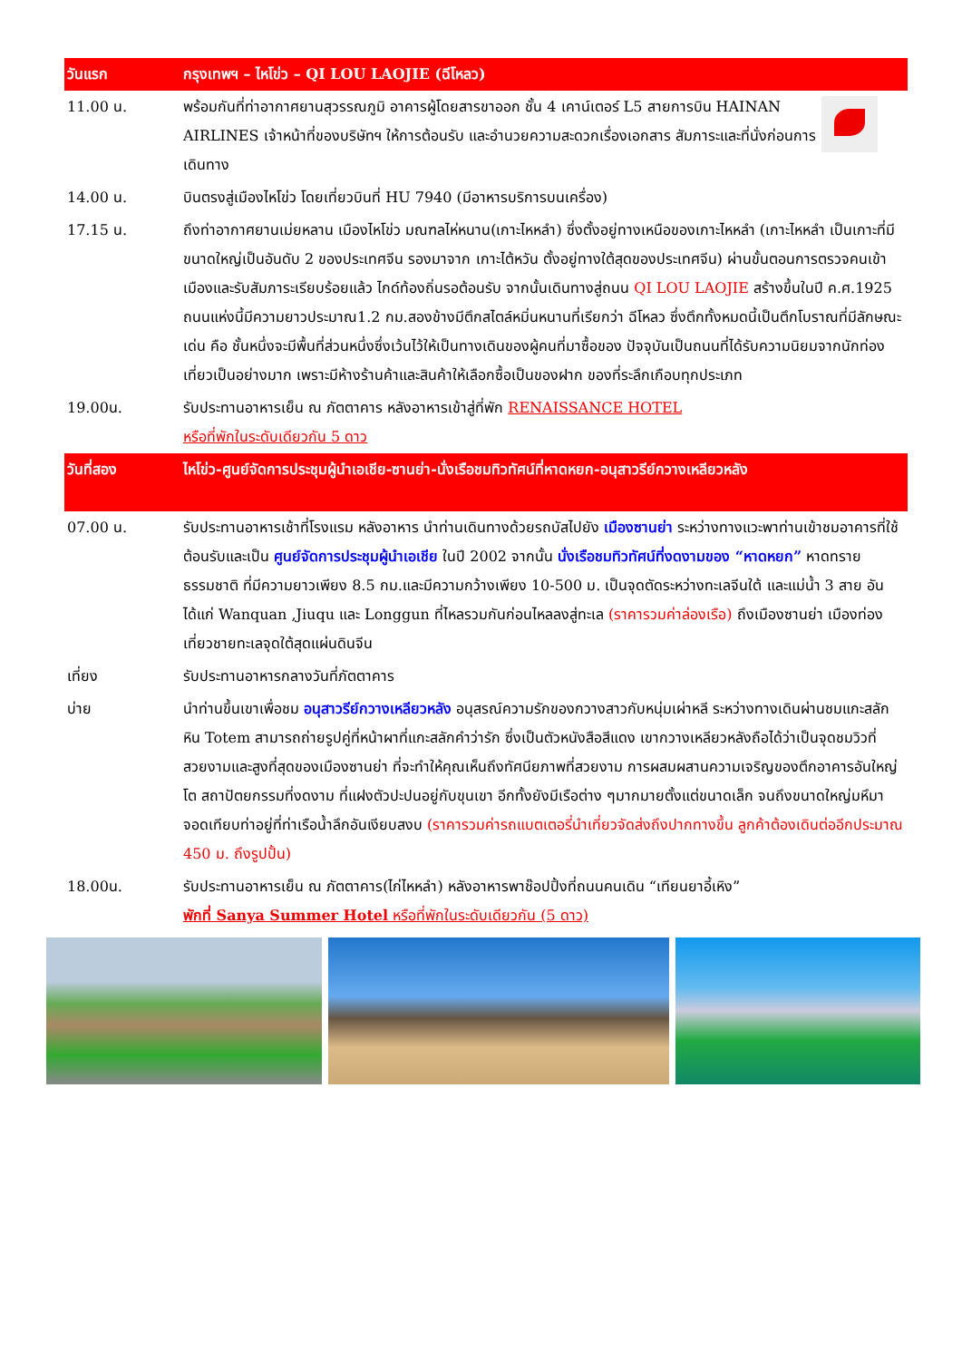| วันแรก | กรุงเทพฯ – ไหโข่ว – QI LOU LAOJIE (ฉีโหลว) |
| 11.00 น. | พร้อมกันที่ท่าอากาศยานสุวรรณภูมิ อาคารผู้โดยสารขาออก ชั้น 4 เคาน์เตอร์ L5 สายการบิน HAINAN AIRLINES เจ้าหน้าที่ของบริษัทฯ ให้การต้อนรับ และอำนวยความสะดวกเรื่องเอกสาร สัมภาระและที่นั่งก่อนการเดินทาง |
| 14.00 น. | บินตรงสู่เมืองไหโข่ว โดยเที่ยวบินที่ HU 7940 (มีอาหารบริการบนเครื่อง) |
| 17.15 น. | ถึงท่าอากาศยานเม่ยหลาน เมืองไหโข่ว มณฑลไห่หนาน(เกาะไหหลำ) ซึ่งตั้งอยู่ทางเหนือของเกาะไหหลำ (เกาะไหหลำ เป็นเกาะที่มีขนาดใหญ่เป็นอันดับ 2 ของประเทศจีน รองมาจาก เกาะไต้หวัน ตั้งอยู่ทางใต้สุดของประเทศจีน) ผ่านขั้นตอนการตรวจคนเข้าเมืองและรับสัมภาระเรียบร้อยแล้ว ไกด์ท้องถิ่นรอต้อนรับ จากนั้นเดินทางสู่ถนน QI LOU LAOJIE สร้างขึ้นในปี ค.ศ.1925 ถนนแห่งนี้มีความยาวประมาณ1.2 กม.สองข้างมีตึกสไตล์หมิ่นหนานที่เรียกว่า ฉีโหลว ซึ่งตึกทั้งหมดนี้เป็นตึกโบราณที่มีลักษณะเด่น คือ ชั้นหนึ่งจะมีพื้นที่ส่วนหนึ่งซึ่งเว้นไว้ให้เป็นทางเดินของผู้คนที่มาซื้อของ ปัจจุบันเป็นถนนที่ได้รับความนิยมจากนักท่องเที่ยวเป็นอย่างมาก เพราะมีห้างร้านค้าและสินค้าให้เลือกซื้อเป็นของฝาก ของที่ระลึกเกือบทุกประเภท |
| 19.00น. | รับประทานอาหารเย็น ณ ภัตตาคาร หลังอาหารเข้าสู่ที่พัก RENAISSANCE HOTEL หรือที่พักในระดับเดียวกัน 5 ดาว |
| วันที่สอง | ไหโข่ว-ศูนย์จัดการประชุมผู้นำเอเชีย-ซานย่า-นั่งเรือชมทิวทัศน์ที่หาดหยก-อนุสาวรีย์กวางเหลียวหลัง |
| 07.00 น. | รับประทานอาหารเช้าที่โรงแรม หลังอาหาร นำท่านเดินทางด้วยรถบัสไปยัง เมืองซานย่า ระหว่างทางแวะพาท่านเข้าชมอาคารที่ใช้ต้อนรับและเป็น ศูนย์จัดการประชุมผู้นำเอเชีย ในปี 2002 จากนั้น นั่งเรือชมทิวทัศน์ที่งดงามของ “หาดหยก” หาดทรายธรรมชาติ ที่มีความยาวเพียง 8.5 กม.และมีความกว้างเพียง 10-500 ม. เป็นจุดตัดระหว่างทะเลจีนใต้ และแม่น้ำ 3 สาย อันได้แก่ Wanquan ,Jiuqu และ Longgun ที่ไหลรวมกันก่อนไหลลงสู่ทะเล (ราคารวมค่าล่องเรือ) ถึงเมืองซานย่า เมืองท่องเที่ยวชายทะเลจุดใต้สุดแผ่นดินจีน |
| เที่ยง | รับประทานอาหารกลางวันที่ภัตตาคาร |
| บ่าย | นำท่านขึ้นเขาเพื่อชม อนุสาวรีย์กวางเหลียวหลัง อนุสรณ์ความรักของกวางสาวกับหนุ่มเผ่าหลี ระหว่างทางเดินผ่านชมแกะสลักหิน Totem สามารถถ่ายรูปคู่ที่หน้าผาที่แกะสลักคำว่ารัก ซึ่งเป็นตัวหนังสือสีแดง เขากวางเหลียวหลังถือได้ว่าเป็นจุดชมวิวที่สวยงามและสูงที่สุดของเมืองซานย่า ที่จะทำให้คุณเห็นถึงทัศนียภาพที่สวยงาม การผสมผสานความเจริญของตึกอาคารอันใหญ่โต สถาปัตยกรรมที่งดงาม ที่แฝงตัวปะปนอยู่กับขุนเขา อีกทั้งยังมีเรือต่าง ๆมากมายตั้งแต่ขนาดเล็ก จนถึงขนาดใหญ่มหึมาจอดเทียบท่าอยู่ที่ท่าเรือน้ำลึกอันเงียบสงบ (ราคารวมค่ารถแบตเตอรี่นำเที่ยวจัดส่งถึงปากทางขึ้น ลูกค้าต้องเดินต่ออีกประมาณ 450 ม. ถึงรูปปั้น) |
| 18.00น. | รับประทานอาหารเย็น ณ ภัตตาคาร(ไก่ไหหลำ) หลังอาหารพาช๊อปปิ้งที่ถนนคนเดิน “เทียนยาอี้เหิง” พักที่ Sanya Summer Hotel หรือที่พักในระดับเดียวกัน (5 ดาว) |